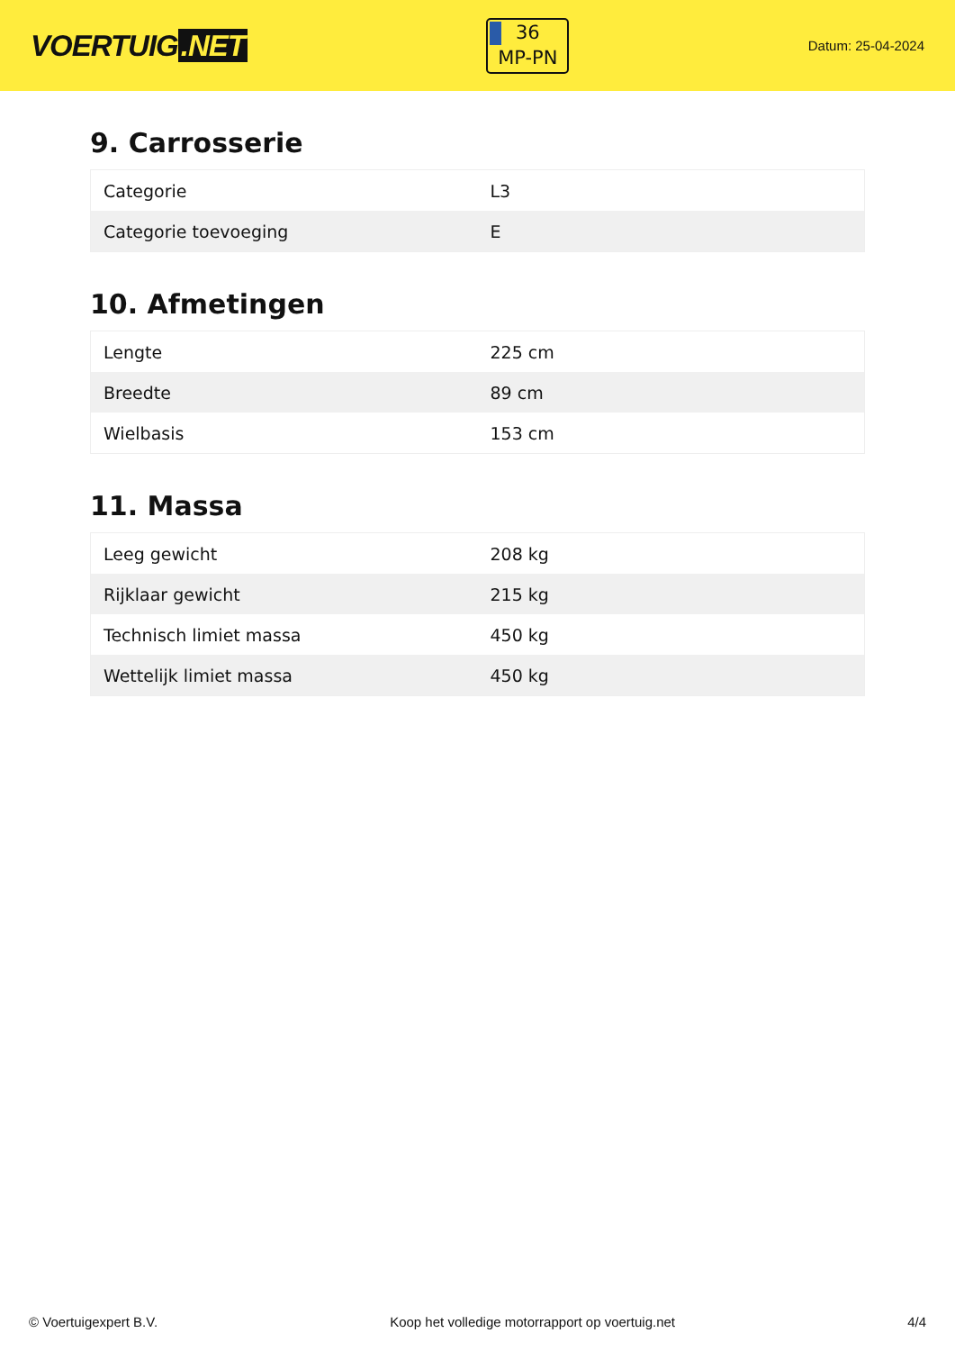VOERTUIG.NET
36
MP-PN
Datum: 25-04-2024
9. Carrosserie
| Categorie | L3 |
| Categorie toevoeging | E |
10. Afmetingen
| Lengte | 225 cm |
| Breedte | 89 cm |
| Wielbasis | 153 cm |
11. Massa
| Leeg gewicht | 208 kg |
| Rijklaar gewicht | 215 kg |
| Technisch limiet massa | 450 kg |
| Wettelijk limiet massa | 450 kg |
© Voertuigexpert B.V. Koop het volledige motorrapport op voertuig.net 4/4